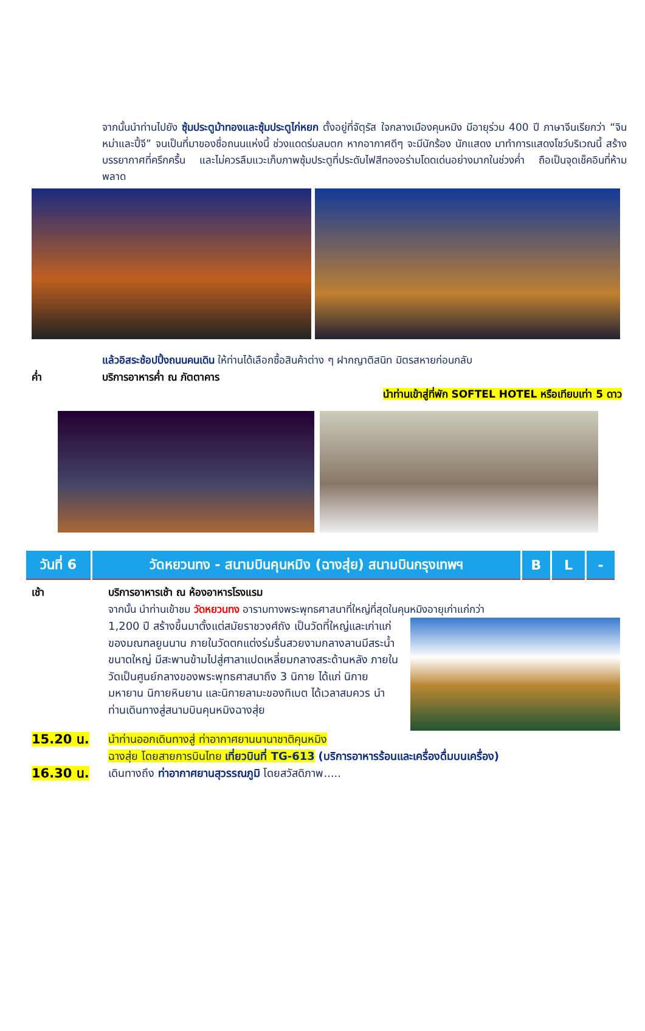จากนั้นนำท่านไปยัง ซุ้มประตูม้าทองและซุ้มประตูไก่หยก ตั้งอยู่ที่จัตุรัส ใจกลางเมืองคุนหมิง มีอายุร่วม 400 ปี ภาษาจีนเรียกว่า “จินหม่าและปี้จี” จนเป็นที่มาของชื่อถนนแห่งนี้ ช่วงแดดร่มลมตก หากอากาศดีๆ จะมีนักร้อง นักแสดง มาทำการแสดงโชว์บริเวณนี้ สร้างบรรยากาศที่ครึกครื้น และไม่ควรลืมแวะเก็บภาพซุ้มประตูที่ประดับไฟสีทองอร่ามโดดเด่นอย่างมากในช่วงค่ำ ถือเป็นจุดเช็คอินที่ห้ามพลาด
แล้วอิสระช้อปปิ้งถนนคนเดิน ให้ท่านได้เลือกซื้อสินค้าต่าง ๆ ฝากญาติสนิท มิตรสหายก่อนกลับ
ค่ำ บริการอาหารค่ำ ณ ภัตตาคาร
นำท่านเข้าสู่ที่พัก SOFTEL HOTEL หรือเทียบเท่า 5 ดาว
| วันที่ 6 | วัดหยวนทง - สนามบินคุนหมิง (ฉางสุ่ย) สนามบินกรุงเทพฯ | B | L | - |
เช้า บริการอาหารเช้า ณ ห้องอาหารโรงแรม
จากนั้น นำท่านเข้าชม วัดหยวนทง อารามทางพระพุทธศาสนาที่ใหญ่ที่สุดในคุนหมิงอายุเก่าแก่กว่า
1,200 ปี สร้างขึ้นมาตั้งแต่สมัยราชวงศ์ถัง เป็นวัดที่ใหญ่และเก่าแก่ของมณฑลยูนนาน ภายในวัดตกแต่งร่มรื่นสวยงามกลางลานมีสระน้ำขนาดใหญ่ มีสะพานข้ามไปสู่ศาลาแปดเหลี่ยมกลางสระด้านหลัง ภายในวัดเป็นศูนย์กลางของพระพุทธศาสนาถึง 3 นิกาย ได้แก่ นิกายมหายาน นิกายหินยาน และนิกายลามะของทิเบต ได้เวลาสมควร นำท่านเดินทางสู่สนามบินคุนหมิงฉางสุ่ย
15.20 น.
นำท่านออกเดินทางสู่ ท่าอากาศยานนานาชาติคุนหมิง
ฉางสุ่ย โดยสายการบินไทย เที่ยวบินที่ TG-613 (บริการอาหารร้อนและเครื่องดื่มบนเครื่อง)
16.30 น.
เดินทางถึง ท่าอากาศยานสุวรรณภูมิ โดยสวัสดิภาพ.....